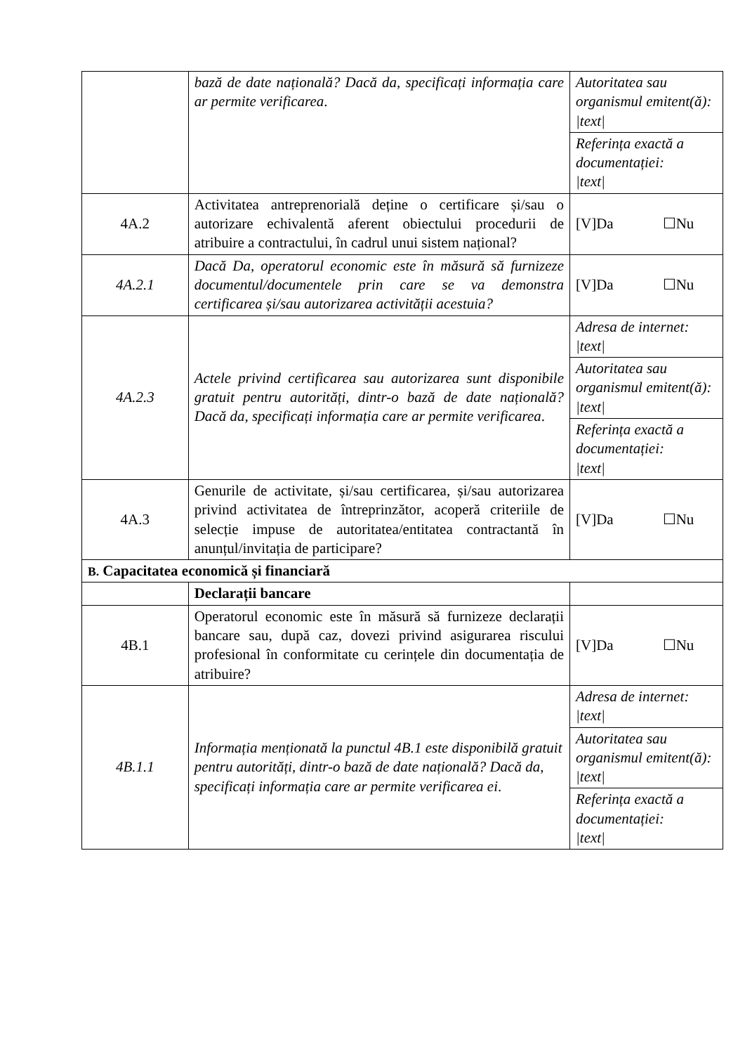| | bază de date națională? Dacă da, specificați informația care ar permite verificarea . | Autoritatea sau organismul emitent(ă): /text/ |
| | | Referința exactă a documentației: /text/ |
| 4A.2 | Activitatea antreprenorială deține o certificare și/sau o autorizare echivalentă aferent obiectului procedurii de atribuire a contractului, în cadrul unui sistem național? | [V]Da ☐Nu |
| 4A.2.1 | Dacă Da, operatorul economic este în măsură să furnizeze documentul/documentele prin care se va demonstra certificarea și/sau autorizarea activității acestuia? | [V]Da ☐Nu |
| 4A.2.3 | Actele privind certificarea sau autorizarea sunt disponibile gratuit pentru autorități, dintr-o bază de date națională? Dacă da, specificați informația care ar permite verificarea . | Adresa de internet: /text/ |
| | | Autoritatea sau organismul emitent(ă): /text/ |
| | | Referința exactă a documentației: /text/ |
| 4A.3 | Genurile de activitate, și/sau certificarea, și/sau autorizarea privind activitatea de întreprinzător, acoperă criteriile de selecție impuse de autoritatea/entitatea contractantă în anunțul/invitația de participare? | [V]Da ☐Nu |
| B. Capacitatea economică și financiară | | |
| | Declarații bancare | |
| 4B.1 | Operatorul economic este în măsură să furnizeze declarații bancare sau, după caz, dovezi privind asigurarea riscului profesional în conformitate cu cerințele din documentația de atribuire? | [V]Da ☐Nu |
| 4B.1.1 | Informația menționată la punctul 4B.1 este disponibilă gratuit pentru autorități, dintr-o bază de date națională? Dacă da, specificați informația care ar permite verificarea ei . | Adresa de internet: /text/ |
| | | Autoritatea sau organismul emitent(ă): /text/ |
| | | Referința exactă a documentației: /text/ |